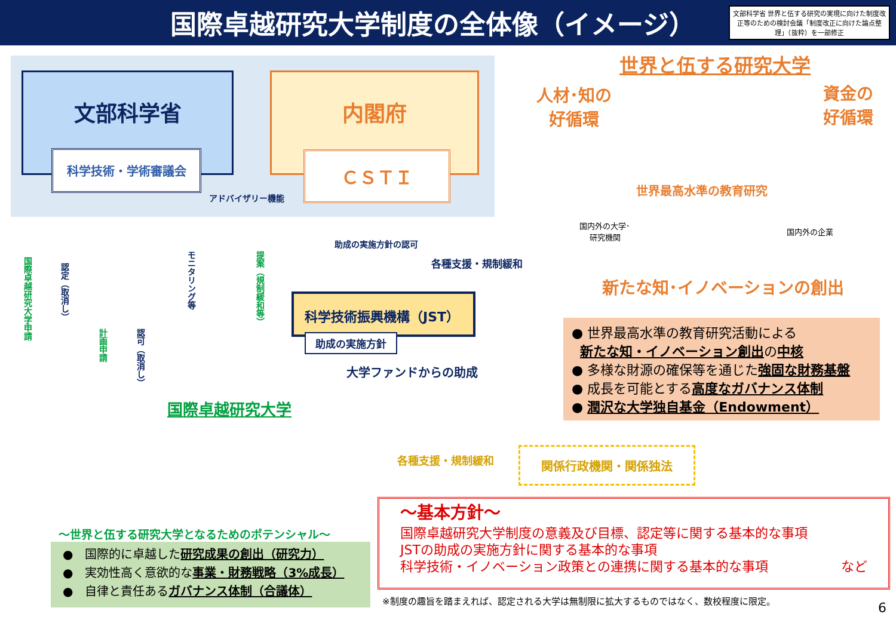国際卓越研究大学制度の全体像（イメージ）
文部科学省 世界と伍する研究の実現に向けた制度改正等のための検討会議「制度改正に向けた論点整理」（抜粋）を一部修正
文部科学省 内閣府
科学技術・学術審議会 ＣＳＴＩ
アドバイザリー機能
国際卓越研究大学申請
認定（取消し）
計画申請
認可（取消し）
モニタリング等
提案（規制緩和等）
助成の実施方針の認可
各種支援・規制緩和
科学技術振興機構（JST）
助成の実施方針
大学ファンドからの助成
国際卓越研究大学
世界と伍する研究大学
人材･知の
好循環
資金の
好循環
世界最高水準の教育研究
国内外の大学･
研究機関
国内外の企業
新たな知･イノベーションの創出
● 世界最高水準の教育研究活動による
新たな知・イノベーション創出の中核
● 多様な財源の確保等を通じた強固な財務基盤
● 成長を可能とする高度なガバナンス体制
● 潤沢な大学独自基金（Endowment）
各種支援・規制緩和 関係行政機関・関係独法
～世界と伍する研究大学となるためのポテンシャル～
●　国際的に卓越した研究成果の創出（研究力）
●　実効性高く意欲的な事業・財務戦略（3%成長）
●　自律と責任あるガバナンス体制（合議体）
～基本方針～
国際卓越研究大学制度の意義及び目標、認定等に関する基本的な事項
JSTの助成の実施方針に関する基本的な事項
科学技術・イノベーション政策との連携に関する基本的な事項 など
※制度の趣旨を踏まえれば、認定される大学は無制限に拡大するものではなく、数校程度に限定。
6